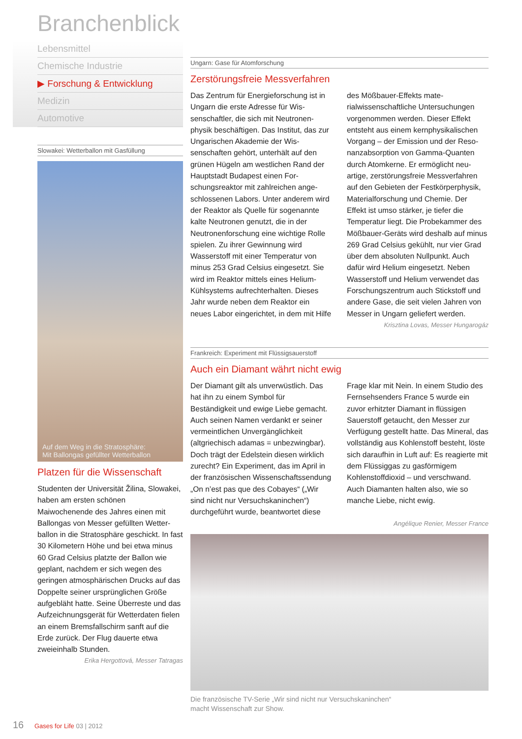Branchenblick
Lebensmittel
Chemische Industrie
▶ Forschung & Entwicklung
Medizin
Automotive
Slowakei: Wetterballon mit Gasfüllung
Auf dem Weg in die Stratosphäre:
Mit Ballongas gefüllter Wetterballon
Platzen für die Wissenschaft
Studenten der Universität Žilina, Slowakei, haben am ersten schönen Maiwochenende des Jahres einen mit Ballongas von Messer gefüllten Wetter­ballon in die Stratosphäre geschickt. In fast 30 Kilometern Höhe und bei etwa minus 60 Grad Celsius platzte der Ballon wie geplant, nachdem er sich wegen des geringen atmosphärischen Drucks auf das Doppelte seiner ursprünglichen Größe aufgebläht hatte. Seine Überreste und das Aufzeichnungsgerät für Wetter­daten fielen an einem Bremsfallschirm sanft auf die Erde zurück. Der Flug dauerte etwa zweieinhalb Stunden.
Erika Hergottová, Messer Tatragas
Ungarn: Gase für Atomforschung
Zerstörungsfreie Messverfahren
Das Zentrum für Energieforschung ist in Ungarn die erste Adresse für Wis­senschaftler, die sich mit Neutronen­physik beschäftigen. Das Institut, das zur Ungarischen Akademie der Wis­senschaften gehört, unterhält auf den grünen Hügeln am westlichen Rand der Hauptstadt Budapest einen For­schungsreaktor mit zahlreichen ange­schlossenen Labors. Unter anderem wird der Reaktor als Quelle für soge­nannte kalte Neutronen genutzt, die in der Neutronenforschung eine wichtige Rolle spielen. Zu ihrer Gewinnung wird Wasserstoff mit einer Temperatur von minus 253 Grad Celsius eingesetzt. Sie wird im Reaktor mittels eines Helium-Kühlsystems aufrechterhalten. Dieses Jahr wurde neben dem Reaktor ein neues Labor eingerichtet, in dem mit Hilfe des Mößbauer-Effekts mate­rialwissenschaftliche Untersuchungen vorgenommen werden. Dieser Effekt entsteht aus einem kernphysikalischen Vorgang – der Emission und der Reso­nanzabsorption von Gamma-Quanten durch Atomkerne. Er ermöglicht neu­artige, zerstörungsfreie Messverfahren auf den Gebieten der Festkörperphysik, Materialforschung und Chemie. Der Effekt ist umso stärker, je tiefer die Temperatur liegt. Die Probekammer des Mößbauer-Geräts wird deshalb auf mi­nus 269 Grad Celsius gekühlt, nur vier Grad über dem absoluten Nullpunkt. Auch dafür wird Helium eingesetzt. Ne­ben Wasserstoff und Helium verwendet das Forschungszentrum auch Stickstoff und andere Gase, die seit vielen Jahren von Messer in Ungarn geliefert werden.
Krisztina Lovas, Messer Hungarogáz
Frankreich: Experiment mit Flüssigsauerstoff
Auch ein Diamant währt nicht ewig
Der Diamant gilt als unverwüstlich. Das hat ihn zu einem Symbol für Beständigkeit und ewige Liebe gemacht. Auch seinen Namen verdankt er seiner vermeintlichen Unvergänglichkeit (altgriechisch adamas = unbezwingbar). Doch trägt der Edelstein diesen wirklich zurecht? Ein Experiment, das im April in der französischen Wissenschaftssendung „On n’est pas que des Cobayes“ („Wir sind nicht nur Versuchskaninchen“) durchgeführt wurde, beantwortet diese Frage klar mit Nein. In einem Studio des Fernsehsenders France 5 wurde ein zuvor erhitzter Diamant in flüssigen Sauerstoff getaucht, den Messer zur Verfügung gestellt hatte. Das Mineral, das vollständig aus Kohlenstoff besteht, löste sich daraufhin in Luft auf: Es reagierte mit dem Flüssiggas zu gasförmigem Kohlenstoffdioxid – und verschwand. Auch Diamanten halten also, wie so manche Liebe, nicht ewig.
Angélique Renier, Messer France
Die französische TV-Serie „Wir sind nicht nur Versuchskaninchen“
macht Wissenschaft zur Show.
16 Gases for Life 03 | 2012